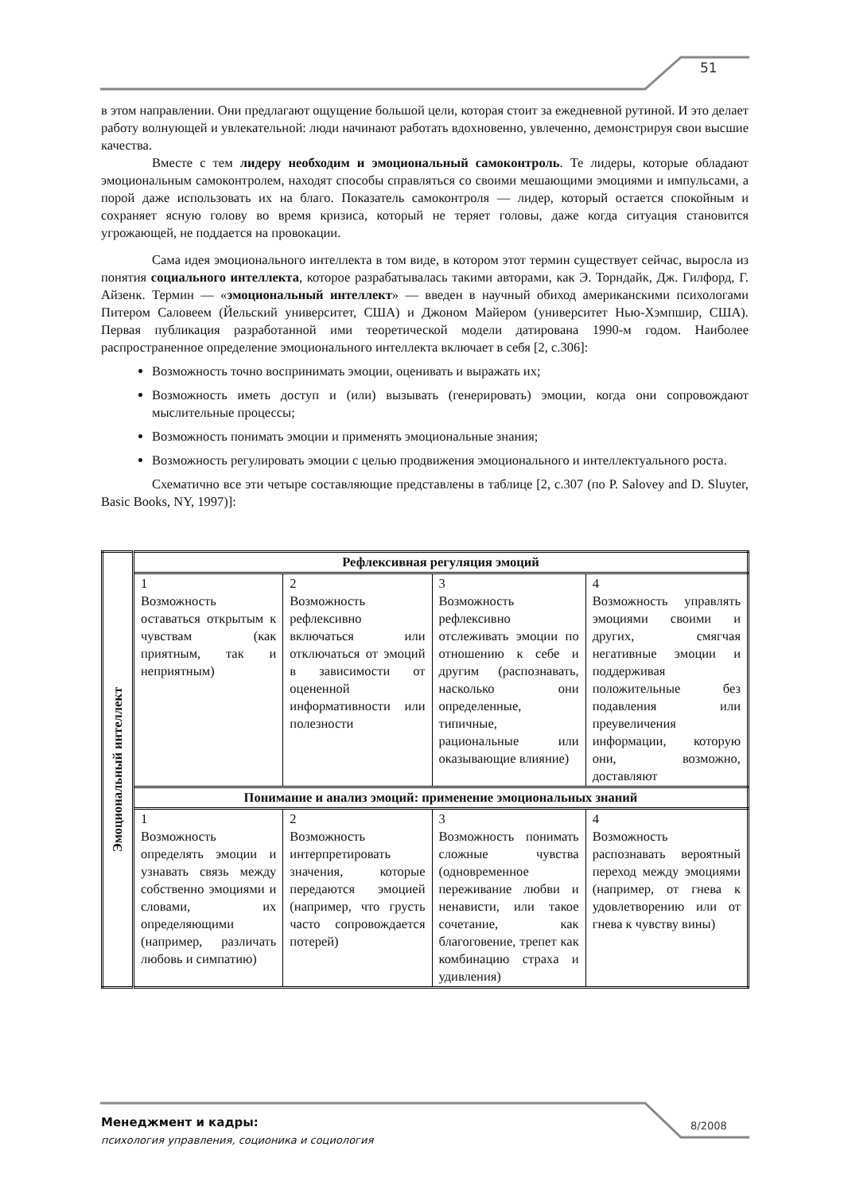51
в этом направлении. Они предлагают ощущение большой цели, которая стоит за ежедневной рутиной. И это делает работу волнующей и увлекательной: люди начинают работать вдохновенно, увлеченно, демонстрируя свои высшие качества.
Вместе с тем лидеру необходим и эмоциональный самоконтроль. Те лидеры, которые обладают эмоциональным самоконтролем, находят способы справляться со своими мешающими эмоциями и импульсами, а порой даже использовать их на благо. Показатель самоконтроля — лидер, который остается спокойным и сохраняет ясную голову во время кризиса, который не теряет головы, даже когда ситуация становится угрожающей, не поддается на провокации.
Сама идея эмоционального интеллекта в том виде, в котором этот термин существует сейчас, выросла из понятия социального интеллекта, которое разрабатывалась такими авторами, как Э. Торндайк, Дж. Гилфорд, Г. Айзенк. Термин — «эмоциональный интеллект» — введен в научный обиход американскими психологами Питером Саловеем (Йельский университет, США) и Джоном Майером (университет Нью-Хэмпшир, США). Первая публикация разработанной ими теоретической модели датирована 1990-м годом. Наиболее распространенное определение эмоционального интеллекта включает в себя [2, с.306]:
Возможность точно воспринимать эмоции, оценивать и выражать их;
Возможность иметь доступ и (или) вызывать (генерировать) эмоции, когда они сопровождают мыслительные процессы;
Возможность понимать эмоции и применять эмоциональные знания;
Возможность регулировать эмоции с целью продвижения эмоционального и интеллектуального роста.
Схематично все эти четыре составляющие представлены в таблице [2, с.307 (по P. Salovey and D. Sluyter, Basic Books, NY, 1997)]:
| Эмоциональный интеллект | Рефлексивная регуляция эмоций | | | |
| | 1 Возможность оставаться открытым к чувствам (как приятным, так и неприятным) | 2 Возможность рефлексивно включаться или отключаться от эмоций в зависимости от оцененной информативности или полезности | 3 Возможность рефлексивно отслеживать эмоции по отношению к себе и другим (распознавать, насколько они определенные, типичные, рациональные или оказывающие влияние) | 4 Возможность управлять эмоциями своими и других, смягчая негативные эмоции и поддерживая положительные без подавления или преувеличения информации, которую они, возможно, доставляют |
| | Понимание и анализ эмоций: применение эмоциональных знаний | | | |
| | 1 Возможность определять эмоции и узнавать связь между собственно эмоциями и словами, их определяющими (например, различать любовь и симпатию) | 2 Возможность интерпретировать значения, которые передаются эмоцией (например, что грусть часто сопровождается потерей) | 3 Возможность понимать сложные чувства (одновременное переживание любви и ненависти, или такое сочетание, как благоговение, трепет как комбинацию страха и удивления) | 4 Возможность распознавать вероятный переход между эмоциями (например, от гнева к удовлетворению или от гнева к чувству вины) |
Менеджмент и кадры:
психология управления, соционика и социология
8/2008